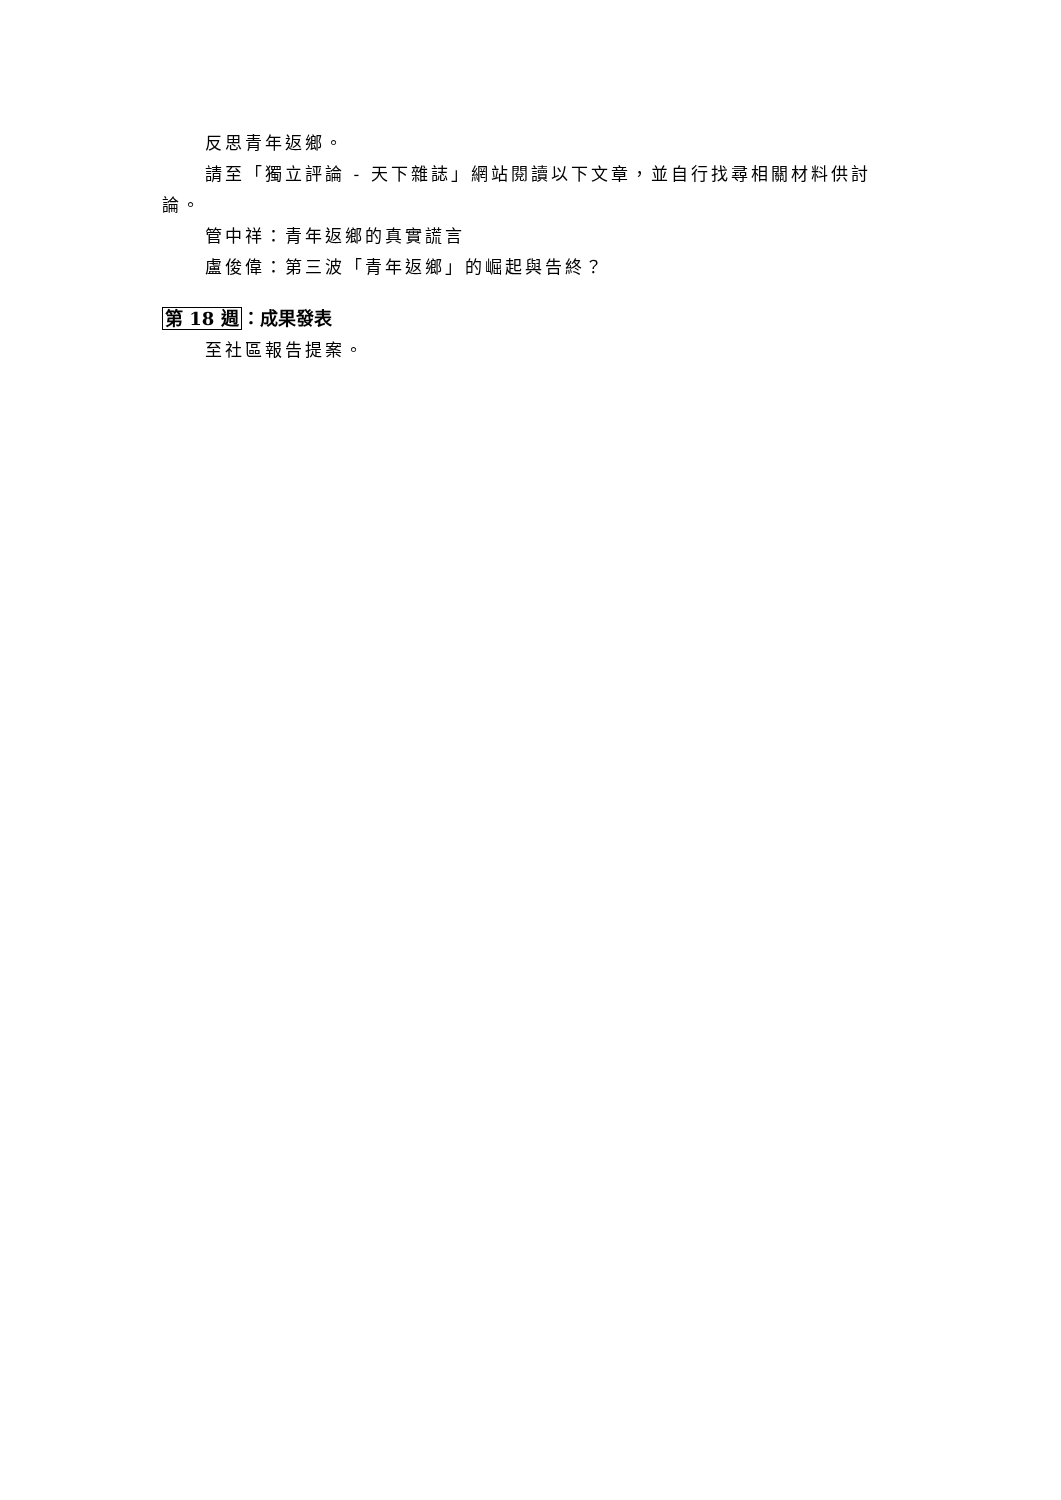反思青年返鄉。
請至「獨立評論 - 天下雜誌」網站閱讀以下文章，並自行找尋相關材料供討論。
管中祥：青年返鄉的真實謊言
盧俊偉：第三波「青年返鄉」的崛起與告終？
第 18 週：成果發表
至社區報告提案。